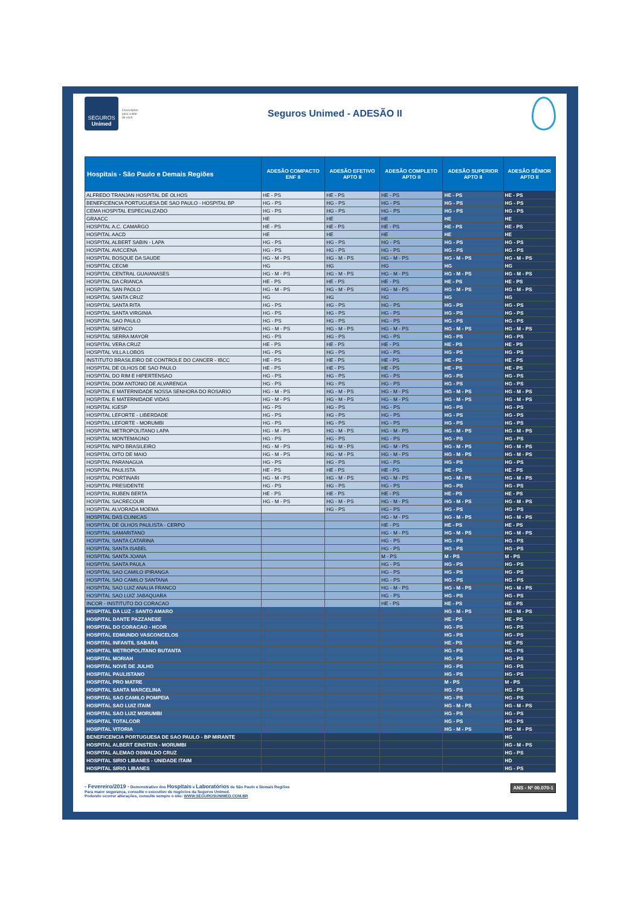SEGUROS
Unimed
Conectados
para cuidar
de você
Seguros Unimed - ADESÃO II
| Hospitais - São Paulo e Demais Regiões | ADESÃO COMPACTO ENF II | ADESÃO EFETIVO APTO II | ADESÃO COMPLETO APTO II | ADESÃO SUPERIOR APTO II | ADESÃO SÊNIOR APTO II |
| --- | --- | --- | --- | --- | --- |
| ALFREDO TRANJAN HOSPITAL DE OLHOS | HE - PS | HE - PS | HE - PS | HE - PS | HE - PS |
| BENEFICENCIA PORTUGUESA DE SAO PAULO - HOSPITAL BP | HG - PS | HG - PS | HG - PS | HG - PS | HG - PS |
| CEMA HOSPITAL ESPECIALIZADO | HG - PS | HG - PS | HG - PS | HG - PS | HG - PS |
| GRAACC | HE | HE | HE | HE | HE |
| HOSPITAL A.C. CAMARGO | HE - PS | HE - PS | HE - PS | HE - PS | HE - PS |
| HOSPITAL AACD | HE | HE | HE | HE | HE |
| HOSPITAL ALBERT SABIN - LAPA | HG - PS | HG - PS | HG - PS | HG - PS | HG - PS |
| HOSPITAL AVICCENA | HG - PS | HG - PS | HG - PS | HG - PS | HG - PS |
| HOSPITAL BOSQUE DA SAUDE | HG - M - PS | HG - M - PS | HG - M - PS | HG - M - PS | HG - M - PS |
| HOSPITAL CECMI | HG | HG | HG | HG | HG |
| HOSPITAL CENTRAL GUAIANASES | HG - M - PS | HG - M - PS | HG - M - PS | HG - M - PS | HG - M - PS |
| HOSPITAL DA CRIANCA | HE - PS | HE - PS | HE - PS | HE - PS | HE - PS |
| HOSPITAL SAN PAOLO | HG - M - PS | HG - M - PS | HG - M - PS | HG - M - PS | HG - M - PS |
| HOSPITAL SANTA CRUZ | HG | HG | HG | HG | HG |
| HOSPITAL SANTA RITA | HG - PS | HG - PS | HG - PS | HG - PS | HG - PS |
| HOSPITAL SANTA VIRGINIA | HG - PS | HG - PS | HG - PS | HG - PS | HG - PS |
| HOSPITAL SAO PAULO | HG - PS | HG - PS | HG - PS | HG - PS | HG - PS |
| HOSPITAL SEPACO | HG - M - PS | HG - M - PS | HG - M - PS | HG - M - PS | HG - M - PS |
| HOSPITAL SERRA MAYOR | HG - PS | HG - PS | HG - PS | HG - PS | HG - PS |
| HOSPITAL VERA CRUZ | HE - PS | HE - PS | HE - PS | HE - PS | HE - PS |
| HOSPITAL VILLA LOBOS | HG - PS | HG - PS | HG - PS | HG - PS | HG - PS |
| INSTITUTO BRASILEIRO DE CONTROLE DO CANCER - IBCC | HE - PS | HE - PS | HE - PS | HE - PS | HE - PS |
| HOSPITAL DE OLHOS DE SAO PAULO | HE - PS | HE - PS | HE - PS | HE - PS | HE - PS |
| HOSPITAL DO RIM E HIPERTENSAO | HG - PS | HG - PS | HG - PS | HG - PS | HG - PS |
| HOSPITAL DOM ANTONIO DE ALVARENGA | HG - PS | HG - PS | HG - PS | HG - PS | HG - PS |
| HOSPITAL E MATERNIDADE NOSSA SENHORA DO ROSARIO | HG - M - PS | HG - M - PS | HG - M - PS | HG - M - PS | HG - M - PS |
| HOSPITAL E MATERNIDADE VIDAS | HG - M - PS | HG - M - PS | HG - M - PS | HG - M - PS | HG - M - PS |
| HOSPITAL IGESP | HG - PS | HG - PS | HG - PS | HG - PS | HG - PS |
| HOSPITAL LEFORTE - LIBERDADE | HG - PS | HG - PS | HG - PS | HG - PS | HG - PS |
| HOSPITAL LEFORTE - MORUMBI | HG - PS | HG - PS | HG - PS | HG - PS | HG - PS |
| HOSPITAL METROPOLITANO LAPA | HG - M - PS | HG - M - PS | HG - M - PS | HG - M - PS | HG - M - PS |
| HOSPITAL MONTEMAGNO | HG - PS | HG - PS | HG - PS | HG - PS | HG - PS |
| HOSPITAL NIPO BRASILEIRO | HG - M - PS | HG - M - PS | HG - M - PS | HG - M - PS | HG - M - PS |
| HOSPITAL OITO DE MAIO | HG - M - PS | HG - M - PS | HG - M - PS | HG - M - PS | HG - M - PS |
| HOSPITAL PARANAGUA | HG - PS | HG - PS | HG - PS | HG - PS | HG - PS |
| HOSPITAL PAULISTA | HE - PS | HE - PS | HE - PS | HE - PS | HE - PS |
| HOSPITAL PORTINARI | HG - M - PS | HG - M - PS | HG - M - PS | HG - M - PS | HG - M - PS |
| HOSPITAL PRESIDENTE | HG - PS | HG - PS | HG - PS | HG - PS | HG - PS |
| HOSPITAL RUBEN BERTA | HE - PS | HE - PS | HE - PS | HE - PS | HE - PS |
| HOSPITAL SACRECOUR | HG - M - PS | HG - M - PS | HG - M - PS | HG - M - PS | HG - M - PS |
| HOSPITAL ALVORADA MOEMA | | HG - PS | HG - PS | HG - PS | HG - PS |
| HOSPITAL DAS CLINICAS | | | HG - M - PS | HG - M - PS | HG - M - PS |
| HOSPITAL DE OLHOS PAULISTA - CERPO | | | HE - PS | HE - PS | HE - PS |
| HOSPITAL SAMARITANO | | | HG - M - PS | HG - M - PS | HG - M - PS |
| HOSPITAL SANTA CATARINA | | | HG - PS | HG - PS | HG - PS |
| HOSPITAL SANTA ISABEL | | | HG - PS | HG - PS | HG - PS |
| HOSPITAL SANTA JOANA | | | M - PS | M - PS | M - PS |
| HOSPITAL SANTA PAULA | | | HG - PS | HG - PS | HG - PS |
| HOSPITAL SAO CAMILO IPIRANGA | | | HG - PS | HG - PS | HG - PS |
| HOSPITAL SAO CAMILO SANTANA | | | HG - PS | HG - PS | HG - PS |
| HOSPITAL SAO LUIZ ANALIA FRANCO | | | HG - M - PS | HG - M - PS | HG - M - PS |
| HOSPITAL SAO LUIZ JABAQUARA | | | HG - PS | HG - PS | HG - PS |
| INCOR - INSTITUTO DO CORACAO | | | HE - PS | HE - PS | HE - PS |
| HOSPITAL DA LUZ - SANTO AMARO | | | | HG - M - PS | HG - M - PS |
| HOSPITAL DANTE PAZZANESE | | | | HE - PS | HE - PS |
| HOSPITAL DO CORACAO - HCOR | | | | HG - PS | HG - PS |
| HOSPITAL EDMUNDO VASCONCELOS | | | | HG - PS | HG - PS |
| HOSPITAL INFANTIL SABARA | | | | HE - PS | HE - PS |
| HOSPITAL METROPOLITANO BUTANTA | | | | HG - PS | HG - PS |
| HOSPITAL MORIAH | | | | HG - PS | HG - PS |
| HOSPITAL NOVE DE JULHO | | | | HG - PS | HG - PS |
| HOSPITAL PAULISTANO | | | | HG - PS | HG - PS |
| HOSPITAL PRO MATRE | | | | M - PS | M - PS |
| HOSPITAL SANTA MARCELINA | | | | HG - PS | HG - PS |
| HOSPITAL SAO CAMILO POMPEIA | | | | HG - PS | HG - PS |
| HOSPITAL SAO LUIZ ITAIM | | | | HG - M - PS | HG - M - PS |
| HOSPITAL SAO LUIZ MORUMBI | | | | HG - PS | HG - PS |
| HOSPITAL TOTALCOR | | | | HG - PS | HG - PS |
| HOSPITAL VITORIA | | | | HG - M - PS | HG - M - PS |
| BENEFICENCIA PORTUGUESA DE SAO PAULO - BP MIRANTE | | | | | HG |
| HOSPITAL ALBERT EINSTEIN - MORUMBI | | | | | HG - M - PS |
| HOSPITAL ALEMAO OSWALDO CRUZ | | | | | HG - PS |
| HOSPITAL SIRIO LIBANES - UNIDADE ITAIM | | | | | HD |
| HOSPITAL SIRIO LIBANES | | | | | HG - PS |
- Fevereiro/2019 - Demonstrativo dos Hospitais e Laboratórios de São Paulo e Demais Regiões
Para maior segurança, consulte o executivo de negócios da Seguros Unimed.
Podendo ocorrer alterações, consulte sempre o site: WWW.SEGUROSUNIMED.COM.BR
ANS - Nº 00.070-1